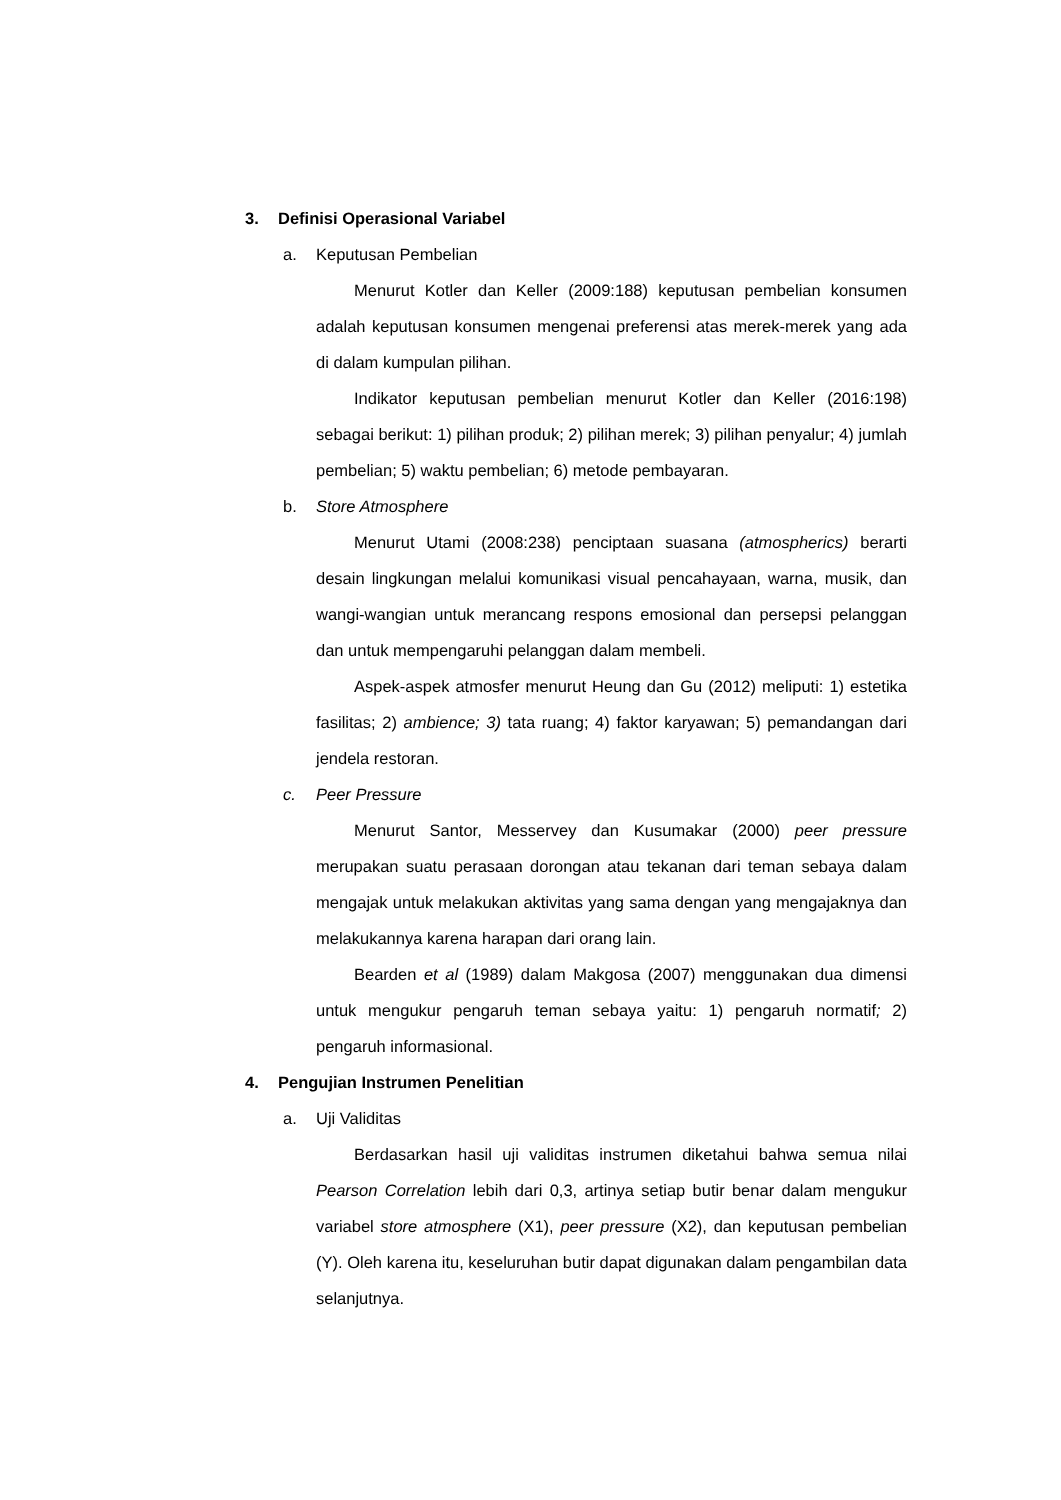3. Definisi Operasional Variabel
a. Keputusan Pembelian
Menurut Kotler dan Keller (2009:188) keputusan pembelian konsumen adalah keputusan konsumen mengenai preferensi atas merek-merek yang ada di dalam kumpulan pilihan.
Indikator keputusan pembelian menurut Kotler dan Keller (2016:198) sebagai berikut: 1) pilihan produk; 2) pilihan merek; 3) pilihan penyalur; 4) jumlah pembelian; 5) waktu pembelian; 6) metode pembayaran.
b. Store Atmosphere
Menurut Utami (2008:238) penciptaan suasana (atmospherics) berarti desain lingkungan melalui komunikasi visual pencahayaan, warna, musik, dan wangi-wangian untuk merancang respons emosional dan persepsi pelanggan dan untuk mempengaruhi pelanggan dalam membeli.
Aspek-aspek atmosfer menurut Heung dan Gu (2012) meliputi: 1) estetika fasilitas; 2) ambience; 3) tata ruang; 4) faktor karyawan; 5) pemandangan dari jendela restoran.
c. Peer Pressure
Menurut Santor, Messervey dan Kusumakar (2000) peer pressure merupakan suatu perasaan dorongan atau tekanan dari teman sebaya dalam mengajak untuk melakukan aktivitas yang sama dengan yang mengajaknya dan melakukannya karena harapan dari orang lain.
Bearden et al (1989) dalam Makgosa (2007) menggunakan dua dimensi untuk mengukur pengaruh teman sebaya yaitu: 1) pengaruh normatif; 2) pengaruh informasional.
4. Pengujian Instrumen Penelitian
a. Uji Validitas
Berdasarkan hasil uji validitas instrumen diketahui bahwa semua nilai Pearson Correlation lebih dari 0,3, artinya setiap butir benar dalam mengukur variabel store atmosphere (X1), peer pressure (X2), dan keputusan pembelian (Y). Oleh karena itu, keseluruhan butir dapat digunakan dalam pengambilan data selanjutnya.